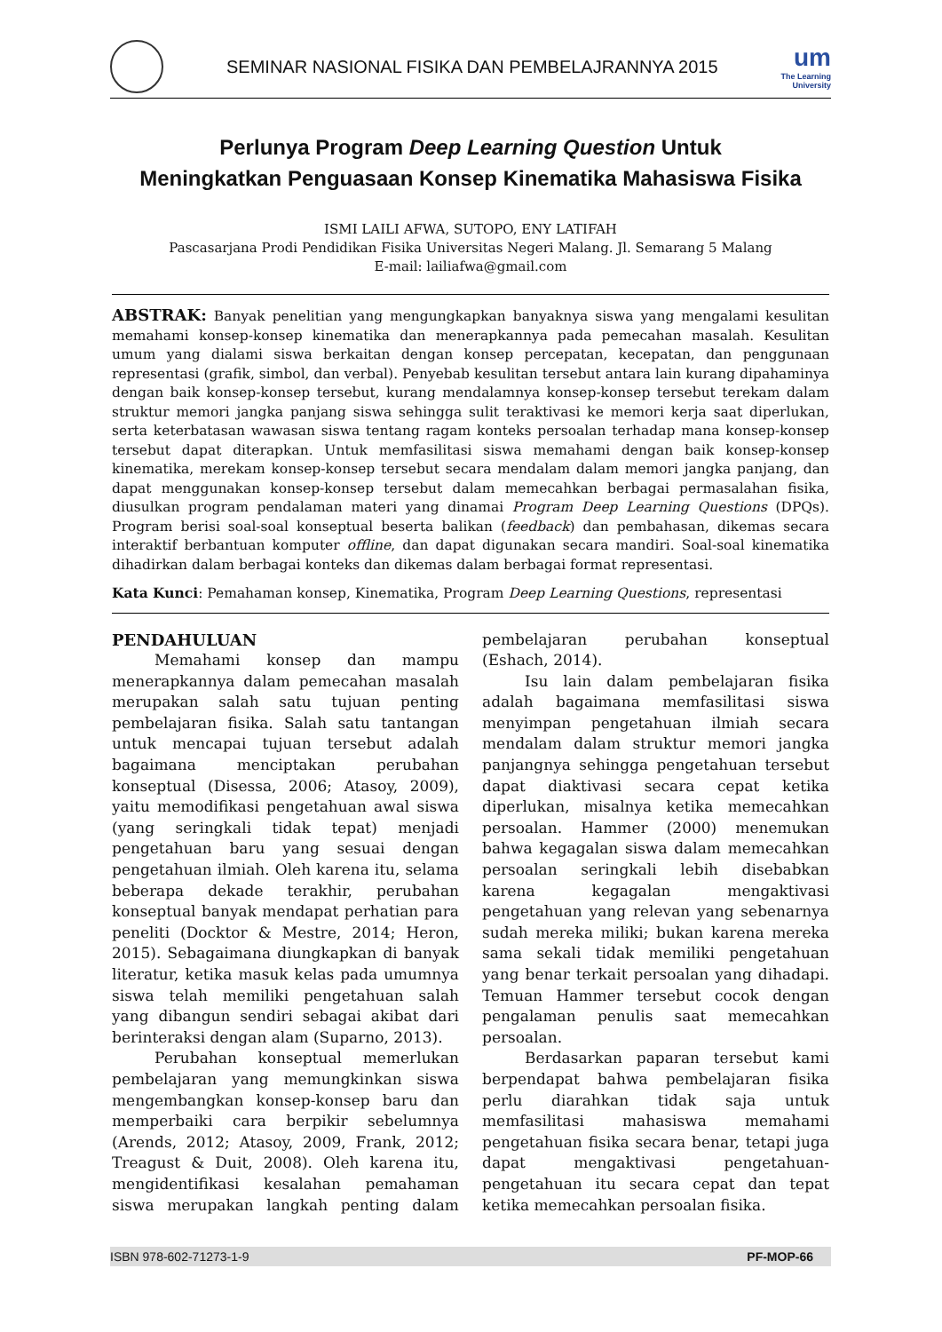SEMINAR NASIONAL FISIKA DAN PEMBELAJRANNYA 2015
um
The Learning
University
Perlunya Program Deep Learning Question Untuk
Meningkatkan Penguasaan Konsep Kinematika Mahasiswa Fisika
ISMI LAILI AFWA, SUTOPO, ENY LATIFAH
Pascasarjana Prodi Pendidikan Fisika Universitas Negeri Malang. Jl. Semarang 5 Malang
E-mail: lailiafwa@gmail.com
ABSTRAK: Banyak penelitian yang mengungkapkan banyaknya siswa yang mengalami kesulitan memahami konsep-konsep kinematika dan menerapkannya pada pemecahan masalah. Kesulitan umum yang dialami siswa berkaitan dengan konsep percepatan, kecepatan, dan penggunaan representasi (grafik, simbol, dan verbal). Penyebab kesulitan tersebut antara lain kurang dipahaminya dengan baik konsep-konsep tersebut, kurang mendalamnya konsep-konsep tersebut terekam dalam struktur memori jangka panjang siswa sehingga sulit teraktivasi ke memori kerja saat diperlukan, serta keterbatasan wawasan siswa tentang ragam konteks persoalan terhadap mana konsep-konsep tersebut dapat diterapkan. Untuk memfasilitasi siswa memahami dengan baik konsep-konsep kinematika, merekam konsep-konsep tersebut secara mendalam dalam memori jangka panjang, dan dapat menggunakan konsep-konsep tersebut dalam memecahkan berbagai permasalahan fisika, diusulkan program pendalaman materi yang dinamai Program Deep Learning Questions (DPQs). Program berisi soal-soal konseptual beserta balikan (feedback) dan pembahasan, dikemas secara interaktif berbantuan komputer offline, dan dapat digunakan secara mandiri. Soal-soal kinematika dihadirkan dalam berbagai konteks dan dikemas dalam berbagai format representasi.
Kata Kunci: Pemahaman konsep, Kinematika, Program Deep Learning Questions, representasi
PENDAHULUAN
Memahami konsep dan mampu menerapkannya dalam pemecahan masalah merupakan salah satu tujuan penting pembelajaran fisika. Salah satu tantangan untuk mencapai tujuan tersebut adalah bagaimana menciptakan perubahan konseptual (Disessa, 2006; Atasoy, 2009), yaitu memodifikasi pengetahuan awal siswa (yang seringkali tidak tepat) menjadi pengetahuan baru yang sesuai dengan pengetahuan ilmiah. Oleh karena itu, selama beberapa dekade terakhir, perubahan konseptual banyak mendapat perhatian para peneliti (Docktor & Mestre, 2014; Heron, 2015). Sebagaimana diungkapkan di banyak literatur, ketika masuk kelas pada umumnya siswa telah memiliki pengetahuan salah yang dibangun sendiri sebagai akibat dari berinteraksi dengan alam (Suparno, 2013).
Perubahan konseptual memerlukan pembelajaran yang memungkinkan siswa mengembangkan konsep-konsep baru dan memperbaiki cara berpikir sebelumnya (Arends, 2012; Atasoy, 2009, Frank, 2012; Treagust & Duit, 2008). Oleh karena itu, mengidentifikasi kesalahan pemahaman siswa merupakan langkah penting dalam pembelajaran perubahan konseptual (Eshach, 2014).
Isu lain dalam pembelajaran fisika adalah bagaimana memfasilitasi siswa menyimpan pengetahuan ilmiah secara mendalam dalam struktur memori jangka panjangnya sehingga pengetahuan tersebut dapat diaktivasi secara cepat ketika diperlukan, misalnya ketika memecahkan persoalan. Hammer (2000) menemukan bahwa kegagalan siswa dalam memecahkan persoalan seringkali lebih disebabkan karena kegagalan mengaktivasi pengetahuan yang relevan yang sebenarnya sudah mereka miliki; bukan karena mereka sama sekali tidak memiliki pengetahuan yang benar terkait persoalan yang dihadapi. Temuan Hammer tersebut cocok dengan pengalaman penulis saat memecahkan persoalan.
Berdasarkan paparan tersebut kami berpendapat bahwa pembelajaran fisika perlu diarahkan tidak saja untuk memfasilitasi mahasiswa memahami pengetahuan fisika secara benar, tetapi juga dapat mengaktivasi pengetahuan-pengetahuan itu secara cepat dan tepat ketika memecahkan persoalan fisika.
ISBN 978-602-71273-1-9 PF-MOP-66